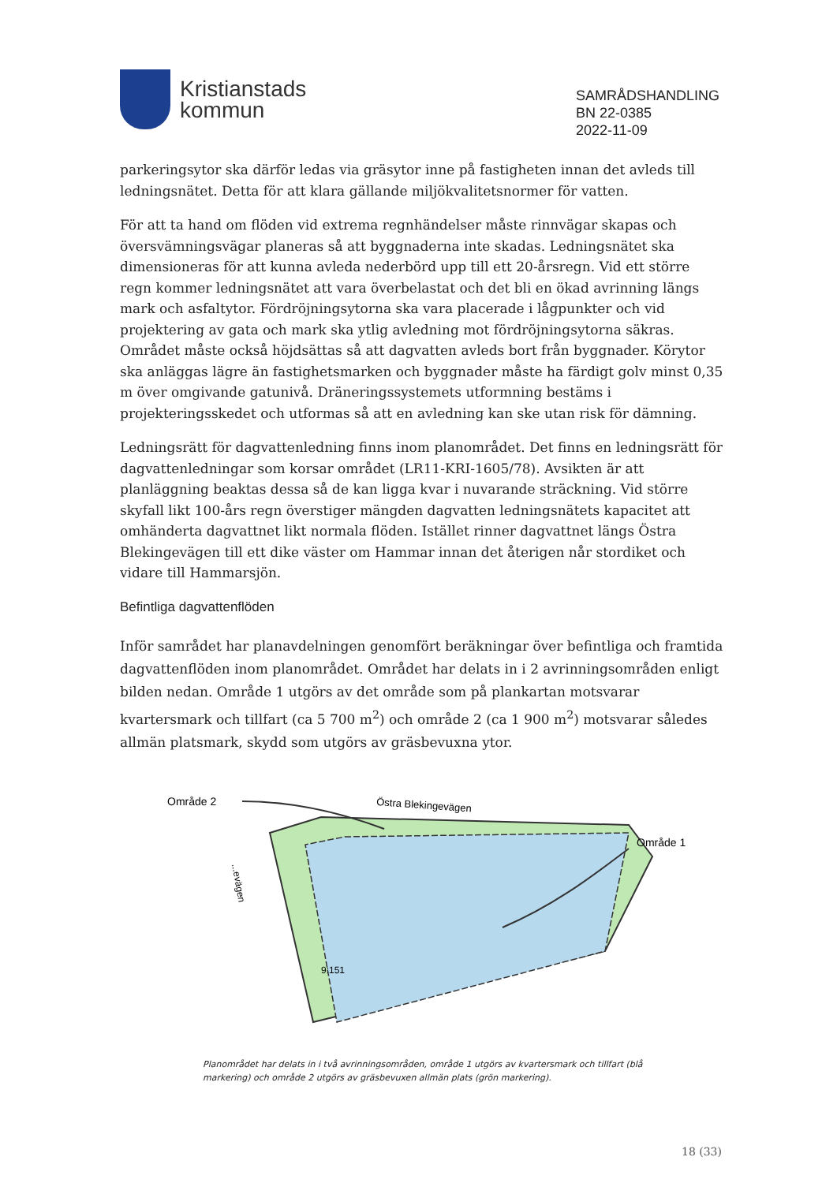Kristianstads
kommun
SAMRÅDSHANDLING
BN 22-0385
2022-11-09
parkeringsytor ska därför ledas via gräsytor inne på fastigheten innan det avleds till ledningsnätet. Detta för att klara gällande miljökvalitetsnormer för vatten.
För att ta hand om flöden vid extrema regnhändelser måste rinnvägar skapas och översvämningsvägar planeras så att byggnaderna inte skadas. Ledningsnätet ska dimensioneras för att kunna avleda nederbörd upp till ett 20-årsregn. Vid ett större regn kommer ledningsnätet att vara överbelastat och det bli en ökad avrinning längs mark och asfaltytor. Fördröjningsytorna ska vara placerade i lågpunkter och vid projektering av gata och mark ska ytlig avledning mot fördröjningsytorna säkras. Området måste också höjdsättas så att dagvatten avleds bort från byggnader. Körytor ska anläggas lägre än fastighetsmarken och byggnader måste ha färdigt golv minst 0,35 m över omgivande gatunivå. Dräneringssystemets utformning bestäms i projekteringsskedet och utformas så att en avledning kan ske utan risk för dämning.
Ledningsrätt för dagvattenledning finns inom planområdet. Det finns en ledningsrätt för dagvattenledningar som korsar området (LR11-KRI-1605/78). Avsikten är att planläggning beaktas dessa så de kan ligga kvar i nuvarande sträckning. Vid större skyfall likt 100-års regn överstiger mängden dagvatten ledningsnätets kapacitet att omhänderta dagvattnet likt normala flöden. Istället rinner dagvattnet längs Östra Blekingevägen till ett dike väster om Hammar innan det återigen når stordiket och vidare till Hammarsjön.
Befintliga dagvattenflöden
Inför samrådet har planavdelningen genomfört beräkningar över befintliga och framtida dagvattenflöden inom planområdet. Området har delats in i 2 avrinningsområden enligt bilden nedan. Område 1 utgörs av det område som på plankartan motsvarar kvartersmark och tillfart (ca 5 700 m<sup>2</sup>) och område 2 (ca 1 900 m<sup>2</sup>) motsvarar således allmän platsmark, skydd som utgörs av gräsbevuxna ytor.
Område 2
Område 1
Östra Blekingevägen
...evägen
9:151
Planområdet har delats in i två avrinningsområden, område 1 utgörs av kvartersmark och tillfart (blå markering) och område 2 utgörs av gräsbevuxen allmän plats (grön markering).
18 (33)